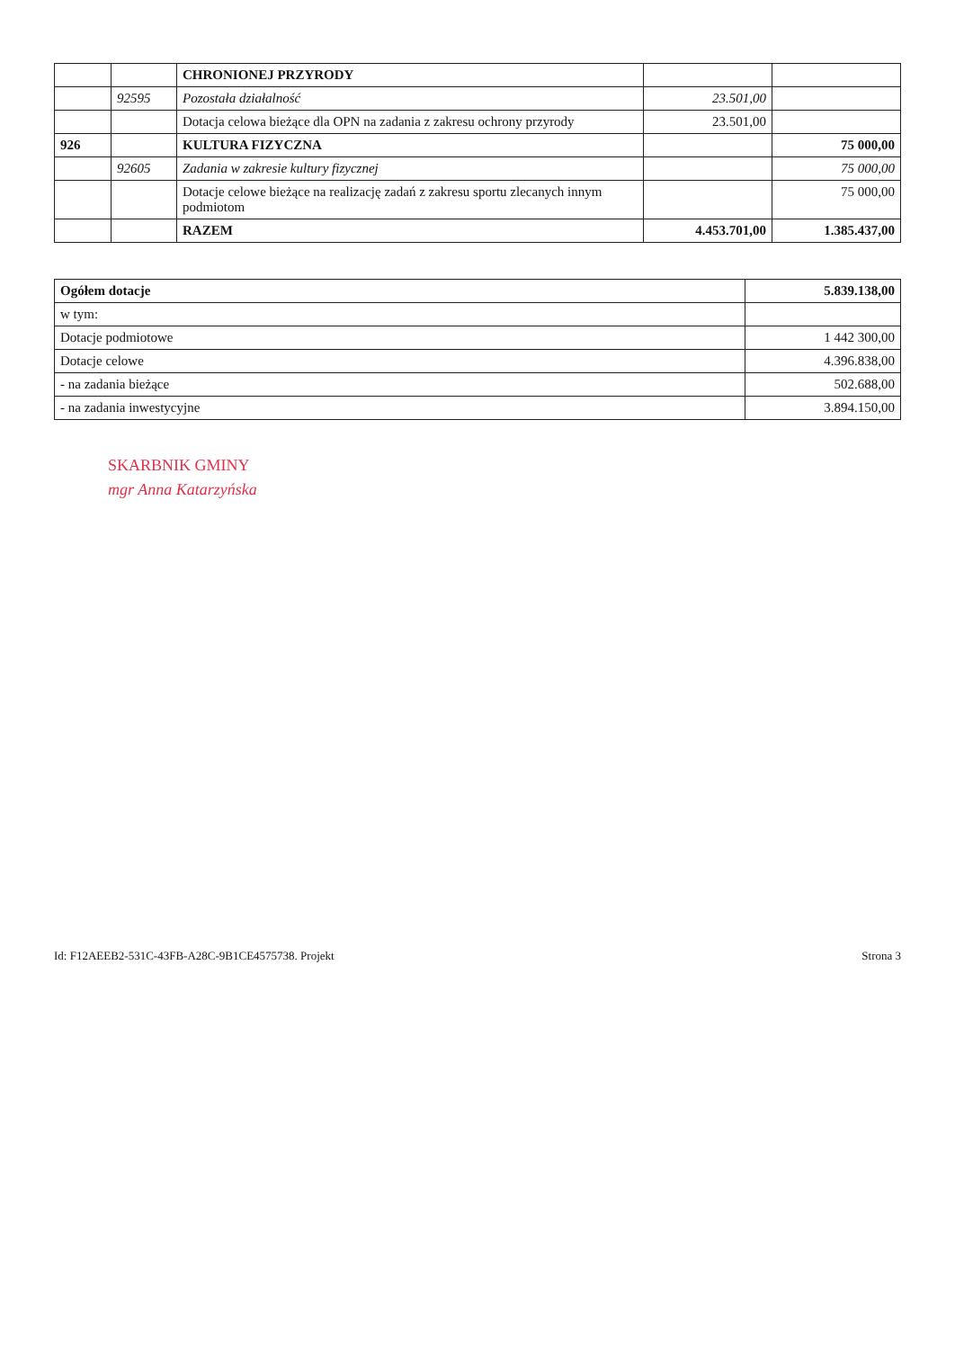| | | CHRONIONEJ PRZYRODY | | |
| | 92595 | Pozostała działalność | 23.501,00 | |
| | | Dotacja celowa bieżące dla OPN na zadania z zakresu ochrony przyrody | 23.501,00 | |
| 926 | | KULTURA FIZYCZNA | | 75 000,00 |
| | 92605 | Zadania w zakresie kultury fizycznej | | 75 000,00 |
| | | Dotacje celowe bieżące na realizację zadań z zakresu sportu zlecanych innym podmiotom | | 75 000,00 |
| | | RAZEM | 4.453.701,00 | 1.385.437,00 |
| Ogółem dotacje | 5.839.138,00 |
| w tym: | |
| Dotacje podmiotowe | 1 442 300,00 |
| Dotacje celowe | 4.396.838,00 |
| - na zadania bieżące | 502.688,00 |
| - na zadania inwestycyjne | 3.894.150,00 |
SKARBNIK GMINY
mgr Anna Katarzyńska
Id: F12AEEB2-531C-43FB-A28C-9B1CE4575738. Projekt Strona 3